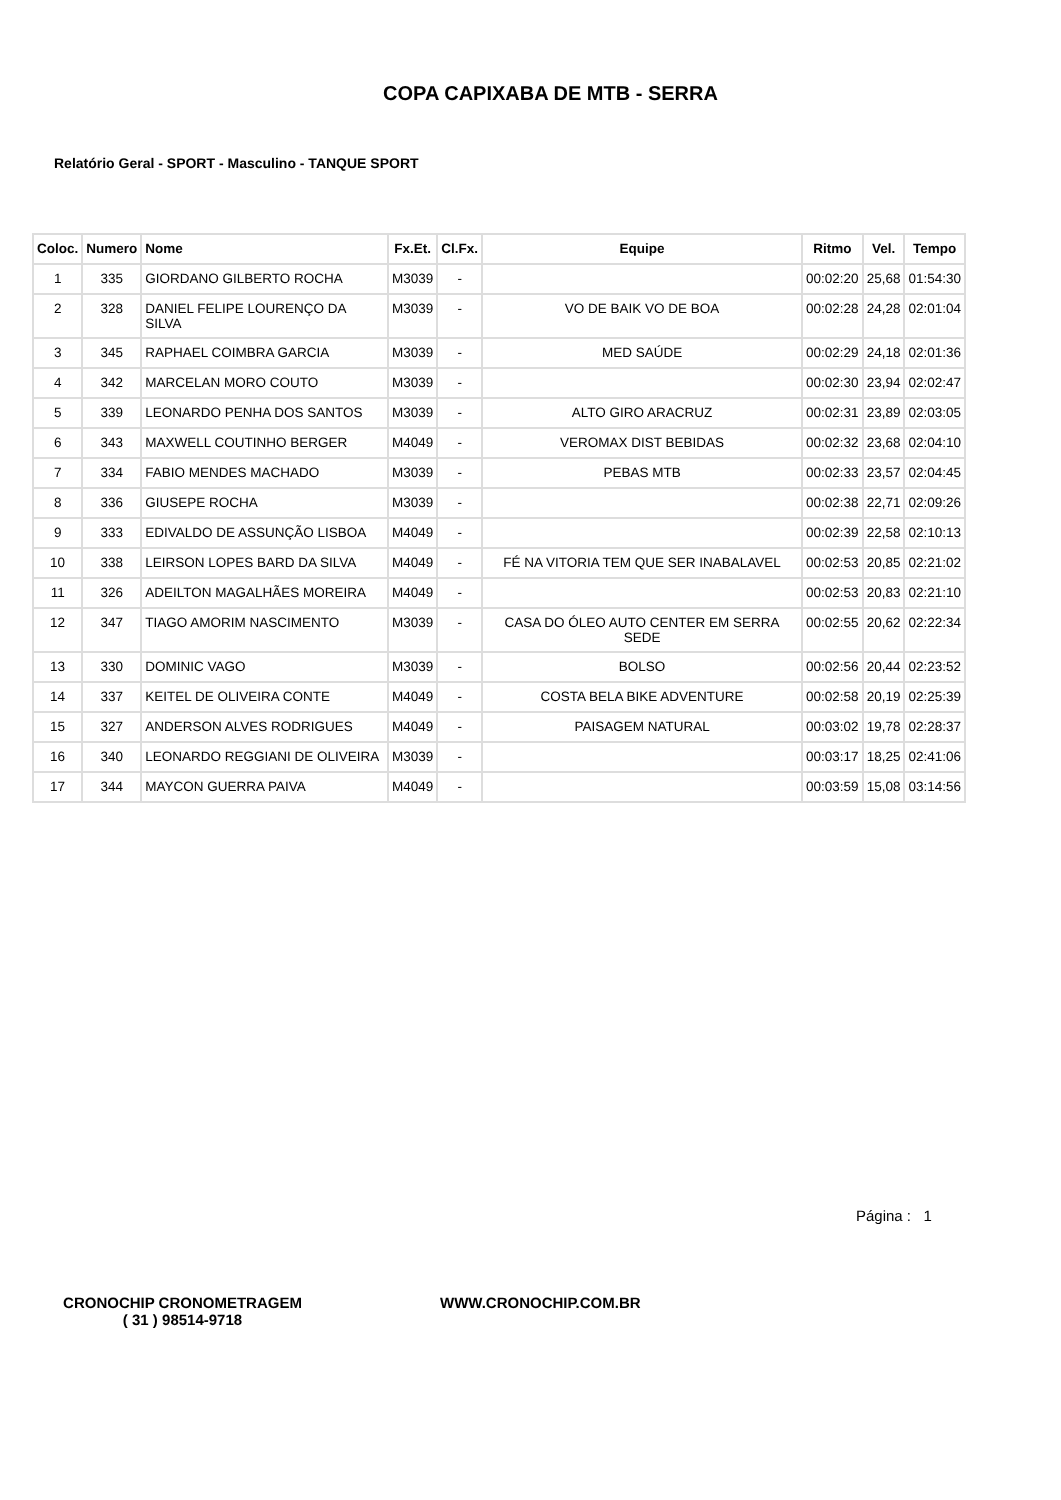COPA CAPIXABA DE MTB - SERRA
Relatório Geral - SPORT - Masculino - TANQUE SPORT
| Coloc. | Numero | Nome | Fx.Et. | Cl.Fx. | Equipe | Ritmo | Vel. | Tempo |
| --- | --- | --- | --- | --- | --- | --- | --- | --- |
| 1 | 335 | GIORDANO GILBERTO ROCHA | M3039 | - | | 00:02:20 | 25,68 | 01:54:30 |
| 2 | 328 | DANIEL FELIPE LOURENÇO DA SILVA | M3039 | - | VO DE BAIK VO DE BOA | 00:02:28 | 24,28 | 02:01:04 |
| 3 | 345 | RAPHAEL COIMBRA GARCIA | M3039 | - | MED SAÚDE | 00:02:29 | 24,18 | 02:01:36 |
| 4 | 342 | MARCELAN MORO COUTO | M3039 | - | | 00:02:30 | 23,94 | 02:02:47 |
| 5 | 339 | LEONARDO PENHA DOS SANTOS | M3039 | - | ALTO GIRO ARACRUZ | 00:02:31 | 23,89 | 02:03:05 |
| 6 | 343 | MAXWELL COUTINHO BERGER | M4049 | - | VEROMAX DIST BEBIDAS | 00:02:32 | 23,68 | 02:04:10 |
| 7 | 334 | FABIO MENDES MACHADO | M3039 | - | PEBAS MTB | 00:02:33 | 23,57 | 02:04:45 |
| 8 | 336 | GIUSEPE ROCHA | M3039 | - | | 00:02:38 | 22,71 | 02:09:26 |
| 9 | 333 | EDIVALDO DE ASSUNÇÃO LISBOA | M4049 | - | | 00:02:39 | 22,58 | 02:10:13 |
| 10 | 338 | LEIRSON LOPES BARD DA SILVA | M4049 | - | FÉ NA VITORIA TEM QUE SER INABALAVEL | 00:02:53 | 20,85 | 02:21:02 |
| 11 | 326 | ADEILTON MAGALHÃES MOREIRA | M4049 | - | | 00:02:53 | 20,83 | 02:21:10 |
| 12 | 347 | TIAGO AMORIM NASCIMENTO | M3039 | - | CASA DO ÓLEO AUTO CENTER EM SERRA SEDE | 00:02:55 | 20,62 | 02:22:34 |
| 13 | 330 | DOMINIC VAGO | M3039 | - | BOLSO | 00:02:56 | 20,44 | 02:23:52 |
| 14 | 337 | KEITEL DE OLIVEIRA CONTE | M4049 | - | COSTA BELA BIKE ADVENTURE | 00:02:58 | 20,19 | 02:25:39 |
| 15 | 327 | ANDERSON ALVES RODRIGUES | M4049 | - | PAISAGEM NATURAL | 00:03:02 | 19,78 | 02:28:37 |
| 16 | 340 | LEONARDO REGGIANI DE OLIVEIRA | M3039 | - | | 00:03:17 | 18,25 | 02:41:06 |
| 17 | 344 | MAYCON GUERRA PAIVA | M4049 | - | | 00:03:59 | 15,08 | 03:14:56 |
Página : 1
CRONOCHIP CRONOMETRAGEM
( 31 ) 98514-9718
WWW.CRONOCHIP.COM.BR